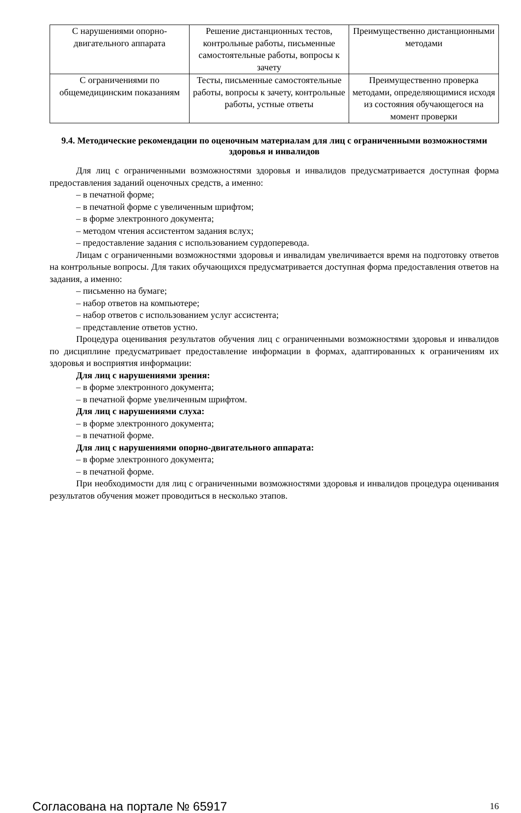| С нарушениями опорно-двигательного аппарата | Решение дистанционных тестов, контрольные работы, письменные самостоятельные работы, вопросы к зачету | Преимущественно дистанционными методами |
| С ограничениями по общемедицинским показаниям | Тесты, письменные самостоятельные работы, вопросы к зачету, контрольные работы, устные ответы | Преимущественно проверка методами, определяющимися исходя из состояния обучающегося на момент проверки |
9.4. Методические рекомендации по оценочным материалам для лиц с ограниченными возможностями здоровья и инвалидов
Для лиц с ограниченными возможностями здоровья и инвалидов предусматривается доступная форма предоставления заданий оценочных средств, а именно:
– в печатной форме;
– в печатной форме с увеличенным шрифтом;
– в форме электронного документа;
– методом чтения ассистентом задания вслух;
– предоставление задания с использованием сурдоперевода.
Лицам с ограниченными возможностями здоровья и инвалидам увеличивается время на подготовку ответов на контрольные вопросы. Для таких обучающихся предусматривается доступная форма предоставления ответов на задания, а именно:
– письменно на бумаге;
– набор ответов на компьютере;
– набор ответов с использованием услуг ассистента;
– представление ответов устно.
Процедура оценивания результатов обучения лиц с ограниченными возможностями здоровья и инвалидов по дисциплине предусматривает предоставление информации в формах, адаптированных к ограничениям их здоровья и восприятия информации:
Для лиц с нарушениями зрения:
– в форме электронного документа;
– в печатной форме увеличенным шрифтом.
Для лиц с нарушениями слуха:
– в форме электронного документа;
– в печатной форме.
Для лиц с нарушениями опорно-двигательного аппарата:
– в форме электронного документа;
– в печатной форме.
При необходимости для лиц с ограниченными возможностями здоровья и инвалидов процедура оценивания результатов обучения может проводиться в несколько этапов.
Согласована на портале № 65917 16